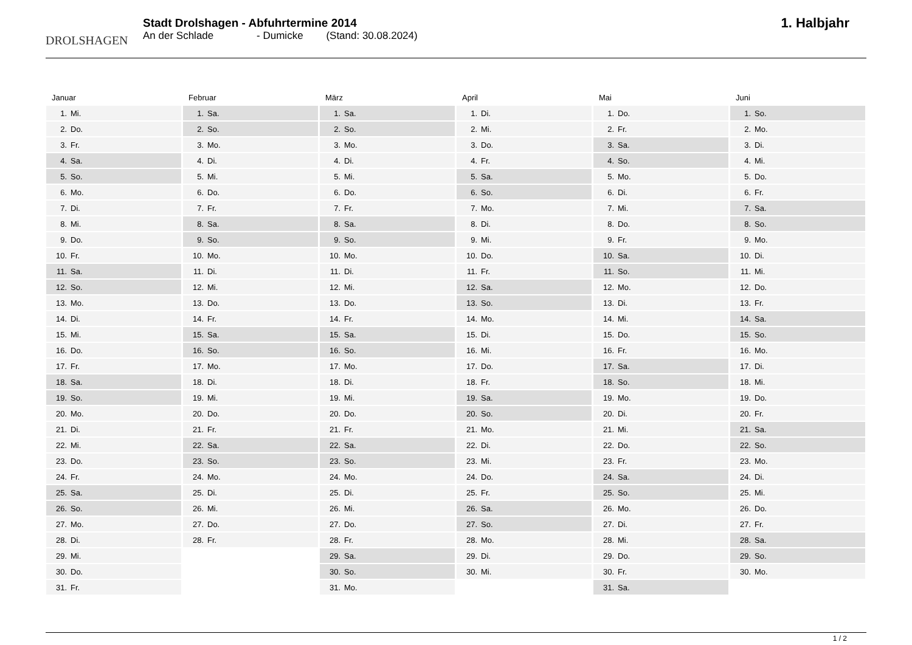DROLSHAGEN
Stadt Drolshagen - Abfuhrtermine 2014
An der Schlade - Dumicke (Stand: 30.08.2024)
1. Halbjahr
Januar
| 1. | Mi. |
| 2. | Do. |
| 3. | Fr. |
| 4. | Sa. |
| 5. | So. |
| 6. | Mo. |
| 7. | Di. |
| 8. | Mi. |
| 9. | Do. |
| 10. | Fr. |
| 11. | Sa. |
| 12. | So. |
| 13. | Mo. |
| 14. | Di. |
| 15. | Mi. |
| 16. | Do. |
| 17. | Fr. |
| 18. | Sa. |
| 19. | So. |
| 20. | Mo. |
| 21. | Di. |
| 22. | Mi. |
| 23. | Do. |
| 24. | Fr. |
| 25. | Sa. |
| 26. | So. |
| 27. | Mo. |
| 28. | Di. |
| 29. | Mi. |
| 30. | Do. |
| 31. | Fr. |
Februar
| 1. | Sa. |
| 2. | So. |
| 3. | Mo. |
| 4. | Di. |
| 5. | Mi. |
| 6. | Do. |
| 7. | Fr. |
| 8. | Sa. |
| 9. | So. |
| 10. | Mo. |
| 11. | Di. |
| 12. | Mi. |
| 13. | Do. |
| 14. | Fr. |
| 15. | Sa. |
| 16. | So. |
| 17. | Mo. |
| 18. | Di. |
| 19. | Mi. |
| 20. | Do. |
| 21. | Fr. |
| 22. | Sa. |
| 23. | So. |
| 24. | Mo. |
| 25. | Di. |
| 26. | Mi. |
| 27. | Do. |
| 28. | Fr. |
März
| 1. | Sa. |
| 2. | So. |
| 3. | Mo. |
| 4. | Di. |
| 5. | Mi. |
| 6. | Do. |
| 7. | Fr. |
| 8. | Sa. |
| 9. | So. |
| 10. | Mo. |
| 11. | Di. |
| 12. | Mi. |
| 13. | Do. |
| 14. | Fr. |
| 15. | Sa. |
| 16. | So. |
| 17. | Mo. |
| 18. | Di. |
| 19. | Mi. |
| 20. | Do. |
| 21. | Fr. |
| 22. | Sa. |
| 23. | So. |
| 24. | Mo. |
| 25. | Di. |
| 26. | Mi. |
| 27. | Do. |
| 28. | Fr. |
| 29. | Sa. |
| 30. | So. |
| 31. | Mo. |
April
| 1. | Di. |
| 2. | Mi. |
| 3. | Do. |
| 4. | Fr. |
| 5. | Sa. |
| 6. | So. |
| 7. | Mo. |
| 8. | Di. |
| 9. | Mi. |
| 10. | Do. |
| 11. | Fr. |
| 12. | Sa. |
| 13. | So. |
| 14. | Mo. |
| 15. | Di. |
| 16. | Mi. |
| 17. | Do. |
| 18. | Fr. |
| 19. | Sa. |
| 20. | So. |
| 21. | Mo. |
| 22. | Di. |
| 23. | Mi. |
| 24. | Do. |
| 25. | Fr. |
| 26. | Sa. |
| 27. | So. |
| 28. | Mo. |
| 29. | Di. |
| 30. | Mi. |
Mai
| 1. | Do. |
| 2. | Fr. |
| 3. | Sa. |
| 4. | So. |
| 5. | Mo. |
| 6. | Di. |
| 7. | Mi. |
| 8. | Do. |
| 9. | Fr. |
| 10. | Sa. |
| 11. | So. |
| 12. | Mo. |
| 13. | Di. |
| 14. | Mi. |
| 15. | Do. |
| 16. | Fr. |
| 17. | Sa. |
| 18. | So. |
| 19. | Mo. |
| 20. | Di. |
| 21. | Mi. |
| 22. | Do. |
| 23. | Fr. |
| 24. | Sa. |
| 25. | So. |
| 26. | Mo. |
| 27. | Di. |
| 28. | Mi. |
| 29. | Do. |
| 30. | Fr. |
| 31. | Sa. |
Juni
| 1. | So. |
| 2. | Mo. |
| 3. | Di. |
| 4. | Mi. |
| 5. | Do. |
| 6. | Fr. |
| 7. | Sa. |
| 8. | So. |
| 9. | Mo. |
| 10. | Di. |
| 11. | Mi. |
| 12. | Do. |
| 13. | Fr. |
| 14. | Sa. |
| 15. | So. |
| 16. | Mo. |
| 17. | Di. |
| 18. | Mi. |
| 19. | Do. |
| 20. | Fr. |
| 21. | Sa. |
| 22. | So. |
| 23. | Mo. |
| 24. | Di. |
| 25. | Mi. |
| 26. | Do. |
| 27. | Fr. |
| 28. | Sa. |
| 29. | So. |
| 30. | Mo. |
1 / 2